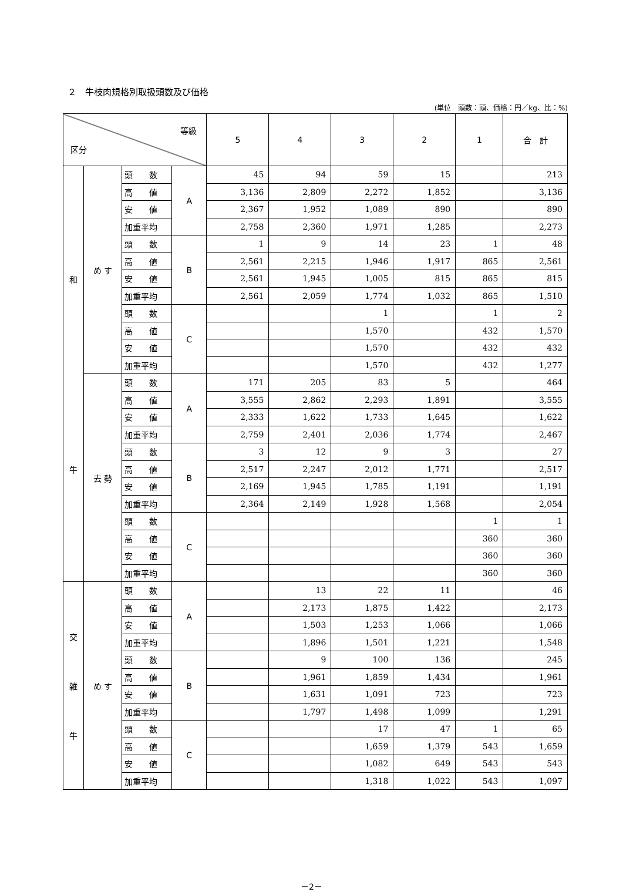２　牛枝肉規格別取扱頭数及び価格
(単位　頭数：頭、価格：円／kg、比：%)
| 等級 区分 | | | | 5 | 4 | 3 | 2 | 1 | 合 計 |
| --- | --- | --- | --- | --- | --- | --- | --- | --- | --- |
| 和 牛 | め す | 頭 数 | A | 45 | 94 | 59 | 15 | | 213 |
| | | 高 値 | | 3,136 | 2,809 | 2,272 | 1,852 | | 3,136 |
| | | 安 値 | | 2,367 | 1,952 | 1,089 | 890 | | 890 |
| | | 加重平均 | | 2,758 | 2,360 | 1,971 | 1,285 | | 2,273 |
| | | 頭 数 | B | 1 | 9 | 14 | 23 | 1 | 48 |
| | | 高 値 | | 2,561 | 2,215 | 1,946 | 1,917 | 865 | 2,561 |
| | | 安 値 | | 2,561 | 1,945 | 1,005 | 815 | 865 | 815 |
| | | 加重平均 | | 2,561 | 2,059 | 1,774 | 1,032 | 865 | 1,510 |
| | | 頭 数 | C | | | 1 | | 1 | 2 |
| | | 高 値 | | | | 1,570 | | 432 | 1,570 |
| | | 安 値 | | | | 1,570 | | 432 | 432 |
| | | 加重平均 | | | | 1,570 | | 432 | 1,277 |
| | 去 勢 | 頭 数 | A | 171 | 205 | 83 | 5 | | 464 |
| | | 高 値 | | 3,555 | 2,862 | 2,293 | 1,891 | | 3,555 |
| | | 安 値 | | 2,333 | 1,622 | 1,733 | 1,645 | | 1,622 |
| | | 加重平均 | | 2,759 | 2,401 | 2,036 | 1,774 | | 2,467 |
| | | 頭 数 | B | 3 | 12 | 9 | 3 | | 27 |
| | | 高 値 | | 2,517 | 2,247 | 2,012 | 1,771 | | 2,517 |
| | | 安 値 | | 2,169 | 1,945 | 1,785 | 1,191 | | 1,191 |
| | | 加重平均 | | 2,364 | 2,149 | 1,928 | 1,568 | | 2,054 |
| | | 頭 数 | C | | | | | 1 | 1 |
| | | 高 値 | | | | | | 360 | 360 |
| | | 安 値 | | | | | | 360 | 360 |
| | | 加重平均 | | | | | | 360 | 360 |
| 交 雑 牛 | め す | 頭 数 | A | | 13 | 22 | 11 | | 46 |
| | | 高 値 | | | 2,173 | 1,875 | 1,422 | | 2,173 |
| | | 安 値 | | | 1,503 | 1,253 | 1,066 | | 1,066 |
| | | 加重平均 | | | 1,896 | 1,501 | 1,221 | | 1,548 |
| | | 頭 数 | B | | 9 | 100 | 136 | | 245 |
| | | 高 値 | | | 1,961 | 1,859 | 1,434 | | 1,961 |
| | | 安 値 | | | 1,631 | 1,091 | 723 | | 723 |
| | | 加重平均 | | | 1,797 | 1,498 | 1,099 | | 1,291 |
| | | 頭 数 | C | | | 17 | 47 | 1 | 65 |
| | | 高 値 | | | | 1,659 | 1,379 | 543 | 1,659 |
| | | 安 値 | | | | 1,082 | 649 | 543 | 543 |
| | | 加重平均 | | | | 1,318 | 1,022 | 543 | 1,097 |
－2－